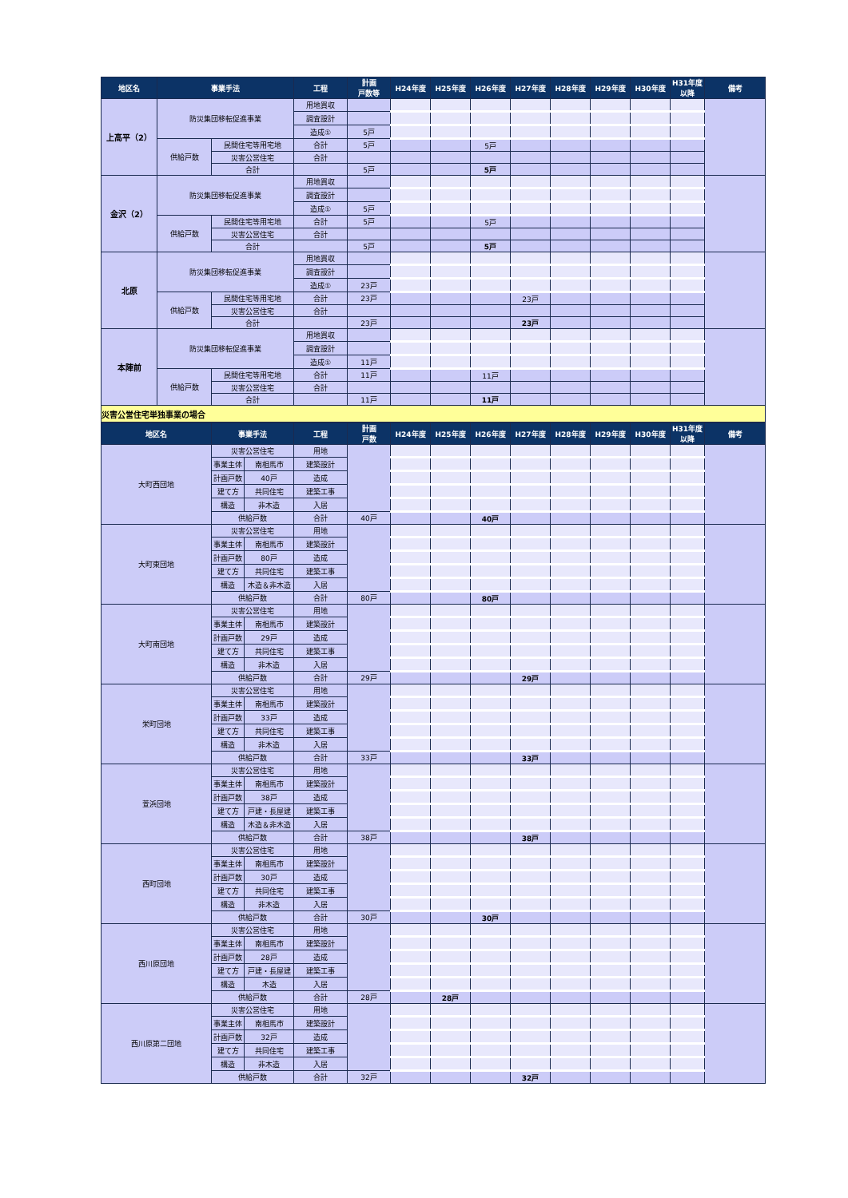| 地区名 | 事業手法 | | 工程 | 計画 戸数等 | H24年度 | H25年度 | H26年度 | H27年度 | H28年度 | H29年度 | H30年度 | H31年度 以降 | 備考 |
| --- | --- | --- | --- | --- | --- | --- | --- | --- | --- | --- | --- | --- | --- |
| 上高平（2） | 防災集団移転促進事業 | | 用地買収 | | | | | | | | | | |
| | | | 調査設計 | | | | | | | | | | |
| | | | 造成① | 5戸 | | | | | | | | | |
| | 供給戸数 | 民間住宅等用宅地 | 合計 | 5戸 | | | 5戸 | | | | | | |
| | | 災害公営住宅 | 合計 | | | | | | | | | | |
| | | 合計 | | 5戸 | | | 5戸 | | | | | | |
| 金沢（2） | 防災集団移転促進事業 | | 用地買収 | | | | | | | | | | |
| | | | 調査設計 | | | | | | | | | | |
| | | | 造成① | 5戸 | | | | | | | | | |
| | 供給戸数 | 民間住宅等用宅地 | 合計 | 5戸 | | | 5戸 | | | | | | |
| | | 災害公営住宅 | 合計 | | | | | | | | | | |
| | | 合計 | | 5戸 | | | 5戸 | | | | | | |
| 北原 | 防災集団移転促進事業 | | 用地買収 | | | | | | | | | | |
| | | | 調査設計 | | | | | | | | | | |
| | | | 造成① | 23戸 | | | | | | | | | |
| | 供給戸数 | 民間住宅等用宅地 | 合計 | 23戸 | | | | 23戸 | | | | | |
| | | 災害公営住宅 | 合計 | | | | | | | | | | |
| | | 合計 | | 23戸 | | | | 23戸 | | | | | |
| 本陣前 | 防災集団移転促進事業 | | 用地買収 | | | | | | | | | | |
| | | | 調査設計 | | | | | | | | | | |
| | | | 造成① | 11戸 | | | | | | | | | |
| | 供給戸数 | 民間住宅等用宅地 | 合計 | 11戸 | | | 11戸 | | | | | | |
| | | 災害公営住宅 | 合計 | | | | | | | | | | |
| | | 合計 | | 11戸 | | | 11戸 | | | | | | |
| 災害公営住宅単独事業の場合 | | | | | | | | | | | | | |
| 地区名 | 事業手法 | | 工程 | 計画 戸数 | H24年度 | H25年度 | H26年度 | H27年度 | H28年度 | H29年度 | H30年度 | H31年度 以降 | 備考 |
| --- | --- | --- | --- | --- | --- | --- | --- | --- | --- | --- | --- | --- | --- |
| 大町西団地 | 災害公営住宅 | | 用地 | | | | | | | | | | |
| | 事業主体 | 南相馬市 | 建築設計 | | | | | | | | | | |
| | 計画戸数 | 40戸 | 造成 | | | | | | | | | | |
| | 建て方 | 共同住宅 | 建築工事 | | | | | | | | | | |
| | 構造 | 非木造 | 入居 | | | | | | | | | | |
| | 供給戸数 | | 合計 | 40戸 | | | 40戸 | | | | | | |
| 大町東団地 | 災害公営住宅 | | 用地 | | | | | | | | | | |
| | 事業主体 | 南相馬市 | 建築設計 | | | | | | | | | | |
| | 計画戸数 | 80戸 | 造成 | | | | | | | | | | |
| | 建て方 | 共同住宅 | 建築工事 | | | | | | | | | | |
| | 構造 | 木造＆非木造 | 入居 | | | | | | | | | | |
| | 供給戸数 | | 合計 | 80戸 | | | 80戸 | | | | | | |
| 大町南団地 | 災害公営住宅 | | 用地 | | | | | | | | | | |
| | 事業主体 | 南相馬市 | 建築設計 | | | | | | | | | | |
| | 計画戸数 | 29戸 | 造成 | | | | | | | | | | |
| | 建て方 | 共同住宅 | 建築工事 | | | | | | | | | | |
| | 構造 | 非木造 | 入居 | | | | | | | | | | |
| | 供給戸数 | | 合計 | 29戸 | | | | 29戸 | | | | | |
| 栄町団地 | 災害公営住宅 | | 用地 | | | | | | | | | | |
| | 事業主体 | 南相馬市 | 建築設計 | | | | | | | | | | |
| | 計画戸数 | 33戸 | 造成 | | | | | | | | | | |
| | 建て方 | 共同住宅 | 建築工事 | | | | | | | | | | |
| | 構造 | 非木造 | 入居 | | | | | | | | | | |
| | 供給戸数 | | 合計 | 33戸 | | | | 33戸 | | | | | |
| 萱浜団地 | 災害公営住宅 | | 用地 | | | | | | | | | | |
| | 事業主体 | 南相馬市 | 建築設計 | | | | | | | | | | |
| | 計画戸数 | 38戸 | 造成 | | | | | | | | | | |
| | 建て方 | 戸建・長屋建 | 建築工事 | | | | | | | | | | |
| | 構造 | 木造＆非木造 | 入居 | | | | | | | | | | |
| | 供給戸数 | | 合計 | 38戸 | | | | 38戸 | | | | | |
| 西町団地 | 災害公営住宅 | | 用地 | | | | | | | | | | |
| | 事業主体 | 南相馬市 | 建築設計 | | | | | | | | | | |
| | 計画戸数 | 30戸 | 造成 | | | | | | | | | | |
| | 建て方 | 共同住宅 | 建築工事 | | | | | | | | | | |
| | 構造 | 非木造 | 入居 | | | | | | | | | | |
| | 供給戸数 | | 合計 | 30戸 | | | 30戸 | | | | | | |
| 西川原団地 | 災害公営住宅 | | 用地 | | | | | | | | | | |
| | 事業主体 | 南相馬市 | 建築設計 | | | | | | | | | | |
| | 計画戸数 | 28戸 | 造成 | | | | | | | | | | |
| | 建て方 | 戸建・長屋建 | 建築工事 | | | | | | | | | | |
| | 構造 | 木造 | 入居 | | | | | | | | | | |
| | 供給戸数 | | 合計 | 28戸 | | 28戸 | | | | | | | |
| 西川原第二団地 | 災害公営住宅 | | 用地 | | | | | | | | | | |
| | 事業主体 | 南相馬市 | 建築設計 | | | | | | | | | | |
| | 計画戸数 | 32戸 | 造成 | | | | | | | | | | |
| | 建て方 | 共同住宅 | 建築工事 | | | | | | | | | | |
| | 構造 | 非木造 | 入居 | | | | | | | | | | |
| | 供給戸数 | | 合計 | 32戸 | | | | 32戸 | | | | | |